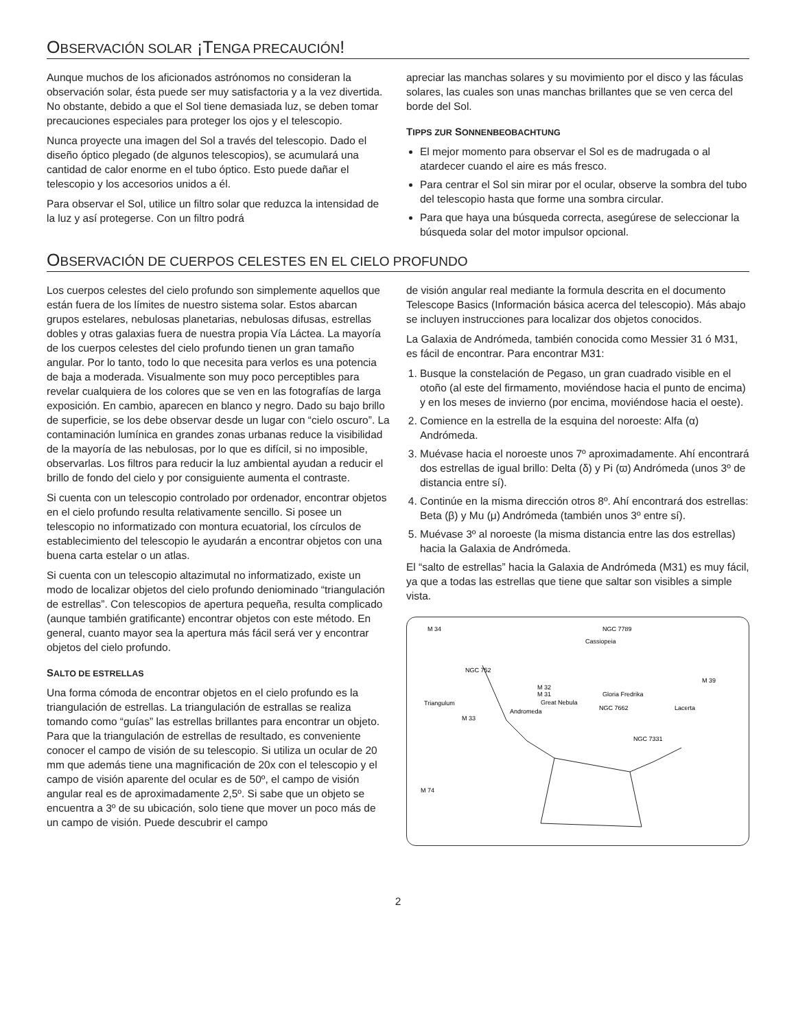OBSERVACIÓN SOLAR ¡TENGA PRECAUCIÓN!
Aunque muchos de los aficionados astrónomos no consideran la observación solar, ésta puede ser muy satisfactoria y a la vez divertida. No obstante, debido a que el Sol tiene demasiada luz, se deben tomar precauciones especiales para proteger los ojos y el telescopio.
Nunca proyecte una imagen del Sol a través del telescopio. Dado el diseño óptico plegado (de algunos telescopios), se acumulará una cantidad de calor enorme en el tubo óptico. Esto puede dañar el telescopio y los accesorios unidos a él.
Para observar el Sol, utilice un filtro solar que reduzca la intensidad de la luz y así protegerse. Con un filtro podrá
apreciar las manchas solares y su movimiento por el disco y las fáculas solares, las cuales son unas manchas brillantes que se ven cerca del borde del Sol.
TIPPS ZUR SONNENBEOBACHTUNG
El mejor momento para observar el Sol es de madrugada o al atardecer cuando el aire es más fresco.
Para centrar el Sol sin mirar por el ocular, observe la sombra del tubo del telescopio hasta que forme una sombra circular.
Para que haya una búsqueda correcta, asegúrese de seleccionar la búsqueda solar del motor impulsor opcional.
OBSERVACIÓN DE CUERPOS CELESTES EN EL CIELO PROFUNDO
Los cuerpos celestes del cielo profundo son simplemente aquellos que están fuera de los límites de nuestro sistema solar. Estos abarcan grupos estelares, nebulosas planetarias, nebulosas difusas, estrellas dobles y otras galaxias fuera de nuestra propia Vía Láctea. La mayoría de los cuerpos celestes del cielo profundo tienen un gran tamaño angular. Por lo tanto, todo lo que necesita para verlos es una potencia de baja a moderada. Visualmente son muy poco perceptibles para revelar cualquiera de los colores que se ven en las fotografías de larga exposición. En cambio, aparecen en blanco y negro. Dado su bajo brillo de superficie, se los debe observar desde un lugar con “cielo oscuro”. La contaminación lumínica en grandes zonas urbanas reduce la visibilidad de la mayoría de las nebulosas, por lo que es difícil, si no imposible, observarlas. Los filtros para reducir la luz ambiental ayudan a reducir el brillo de fondo del cielo y por consiguiente aumenta el contraste.
Si cuenta con un telescopio controlado por ordenador, encontrar objetos en el cielo profundo resulta relativamente sencillo. Si posee un telescopio no informatizado con montura ecuatorial, los círculos de establecimiento del telescopio le ayudarán a encontrar objetos con una buena carta estelar o un atlas.
Si cuenta con un telescopio altazimutal no informatizado, existe un modo de localizar objetos del cielo profundo deniominado “triangulación de estrellas”. Con telescopios de apertura pequeña, resulta complicado (aunque también gratificante) encontrar objetos con este método. En general, cuanto mayor sea la apertura más fácil será ver y encontrar objetos del cielo profundo.
SALTO DE ESTRELLAS
Una forma cómoda de encontrar objetos en el cielo profundo es la triangulación de estrellas. La triangulación de estrallas se realiza tomando como “guías” las estrellas brillantes para encontrar un objeto. Para que la triangulación de estrellas de resultado, es conveniente conocer el campo de visión de su telescopio. Si utiliza un ocular de 20 mm que además tiene una magnificación de 20x con el telescopio y el campo de visión aparente del ocular es de 50º, el campo de visión angular real es de aproximadamente 2,5º. Si sabe que un objeto se encuentra a 3º de su ubicación, solo tiene que mover un poco más de un campo de visión. Puede descubrir el campo
de visión angular real mediante la formula descrita en el documento Telescope Basics (Información básica acerca del telescopio). Más abajo se incluyen instrucciones para localizar dos objetos conocidos.
La Galaxia de Andrómeda, también conocida como Messier 31 ó M31, es fácil de encontrar. Para encontrar M31:
1. Busque la constelación de Pegaso, un gran cuadrado visible en el otoño (al este del firmamento, moviéndose hacia el punto de encima) y en los meses de invierno (por encima, moviéndose hacia el oeste).
2. Comience en la estrella de la esquina del noroeste: Alfa (α) Andrómeda.
3. Muévase hacia el noroeste unos 7º aproximadamente. Ahí encontrará dos estrellas de igual brillo: Delta (δ) y Pi (ϖ) Andrómeda (unos 3º de distancia entre sí).
4. Continúe en la misma dirección otros 8º. Ahí encontrará dos estrellas: Beta (β) y Mu (μ) Andrómeda (también unos 3º entre sí).
5. Muévase 3º al noroeste (la misma distancia entre las dos estrellas) hacia la Galaxia de Andrómeda.
El “salto de estrellas” hacia la Galaxia de Andrómeda (M31) es muy fácil, ya que a todas las estrellas que tiene que saltar son visibles a simple vista.
M 34
NGC 7789
Cassiopeia
NGC 752
Triangulum
M 33
M 32
M 31
Great Nebula
Andromeda
Gloria Fredrika
NGC 7662
Lacerta
M 39
NGC 7331
M 74
2